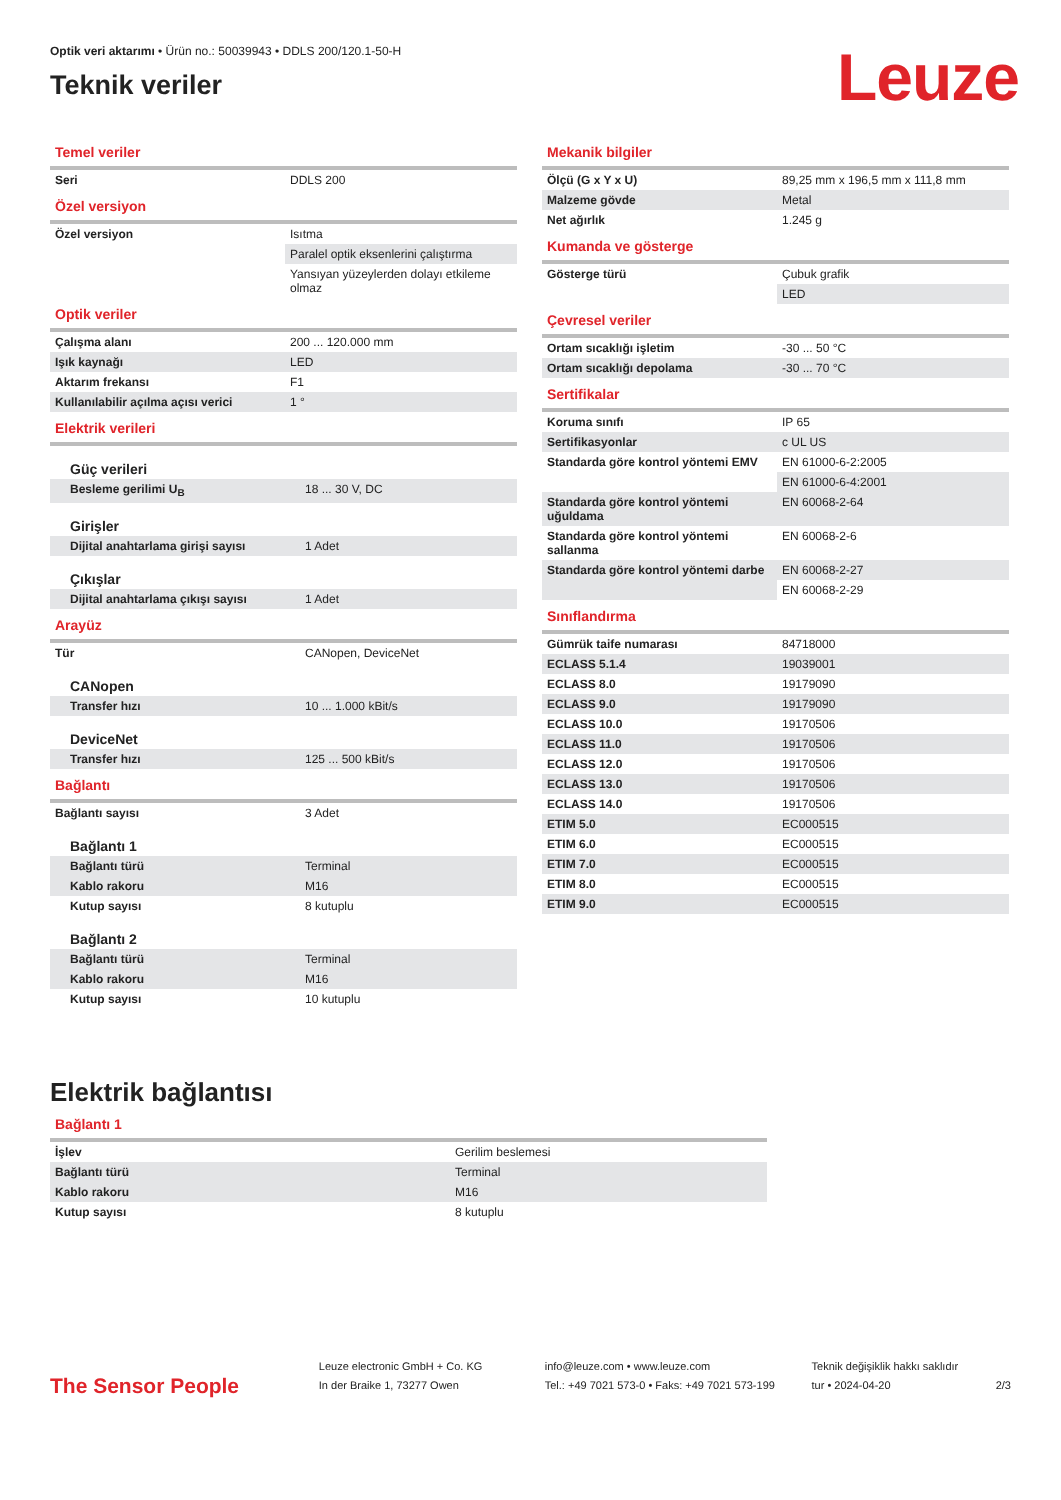Optik veri aktarımı • Ürün no.: 50039943 • DDLS 200/120.1-50-H
Teknik veriler
Leuze
Temel veriler
| Seri | DDLS 200 |
Özel versiyon
| Özel versiyon | Isıtma |
| | Paralel optik eksenlerini çalıştırma |
| | Yansıyan yüzeylerden dolayı etkileme olmaz |
Optik veriler
| Çalışma alanı | 200 ... 120.000 mm |
| Işık kaynağı | LED |
| Aktarım frekansı | F1 |
| Kullanılabilir açılma açısı verici | 1 ° |
Elektrik verileri
| Güç verileri | |
| Besleme gerilimi U<sub>B</sub> | 18 ... 30 V, DC |
| Girişler | |
| Dijital anahtarlama girişi sayısı | 1 Adet |
| Çıkışlar | |
| Dijital anahtarlama çıkışı sayısı | 1 Adet |
Arayüz
| Tür | CANopen, DeviceNet |
| CANopen | |
| Transfer hızı | 10 ... 1.000 kBit/s |
| DeviceNet | |
| Transfer hızı | 125 ... 500 kBit/s |
Bağlantı
| Bağlantı sayısı | 3 Adet |
| Bağlantı 1 | |
| Bağlantı türü | Terminal |
| Kablo rakoru | M16 |
| Kutup sayısı | 8 kutuplu |
| Bağlantı 2 | |
| Bağlantı türü | Terminal |
| Kablo rakoru | M16 |
| Kutup sayısı | 10 kutuplu |
Mekanik bilgiler
| Ölçü (G x Y x U) | 89,25 mm x 196,5 mm x 111,8 mm |
| Malzeme gövde | Metal |
| Net ağırlık | 1.245 g |
Kumanda ve gösterge
| Gösterge türü | Çubuk grafik |
| | LED |
Çevresel veriler
| Ortam sıcaklığı işletim | -30 ... 50 °C |
| Ortam sıcaklığı depolama | -30 ... 70 °C |
Sertifikalar
| Koruma sınıfı | IP 65 |
| Sertifikasyonlar | c UL US |
| Standarda göre kontrol yöntemi EMV | EN 61000-6-2:2005 |
| | EN 61000-6-4:2001 |
| Standarda göre kontrol yöntemi uğuldama | EN 60068-2-64 |
| Standarda göre kontrol yöntemi sallanma | EN 60068-2-6 |
| Standarda göre kontrol yöntemi darbe | EN 60068-2-27 |
| | EN 60068-2-29 |
Sınıflandırma
| Gümrük taife numarası | 84718000 |
| ECLASS 5.1.4 | 19039001 |
| ECLASS 8.0 | 19179090 |
| ECLASS 9.0 | 19179090 |
| ECLASS 10.0 | 19170506 |
| ECLASS 11.0 | 19170506 |
| ECLASS 12.0 | 19170506 |
| ECLASS 13.0 | 19170506 |
| ECLASS 14.0 | 19170506 |
| ETIM 5.0 | EC000515 |
| ETIM 6.0 | EC000515 |
| ETIM 7.0 | EC000515 |
| ETIM 8.0 | EC000515 |
| ETIM 9.0 | EC000515 |
Elektrik bağlantısı
Bağlantı 1
| İşlev | Gerilim beslemesi |
| Bağlantı türü | Terminal |
| Kablo rakoru | M16 |
| Kutup sayısı | 8 kutuplu |
The Sensor People
Leuze electronic GmbH + Co. KG
In der Braike 1, 73277 Owen
info@leuze.com • www.leuze.com
Tel.: +49 7021 573-0 • Faks: +49 7021 573-199
Teknik değişiklik hakkı saklıdır
tur • 2024-04-20
2/3